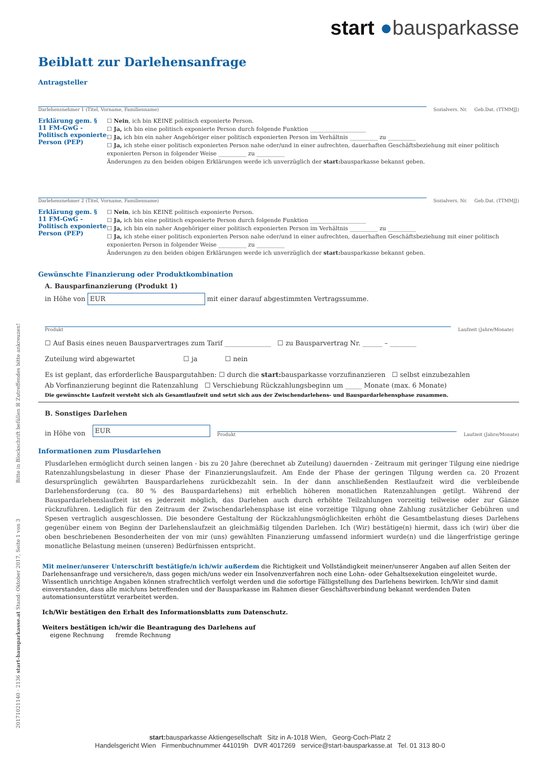start ●bausparkasse
Beiblatt zur Darlehensanfrage
Antragsteller
Darlehensnehmer 1 (Titel, Vorname, Familienname)
Sozialvers. Nr.
Geb.Dat. (TTMMJJ)
Erklärung gem. § 11 FM-GwG - Politisch exponierte Person (PEP)
☐ Nein, ich bin KEINE politisch exponierte Person.
☐ Ja, ich bin eine politisch exponierte Person durch folgende Funktion ____________________
☐ Ja, ich bin ein naher Angehöriger einer politisch exponierten Person im Verhältnis __________ zu __________
☐ Ja, ich stehe einer politisch exponierten Person nahe oder/und in einer aufrechten, dauerhaften Geschäftsbeziehung mit einer politisch exponierten Person in folgender Weise __________ zu __________
Änderungen zu den beiden obigen Erklärungen werde ich unverzüglich der start: bausparkasse bekannt geben.
Darlehensnehmer 2 (Titel, Vorname, Familienname)
Sozialvers. Nr.
Geb.Dat. (TTMMJJ)
Erklärung gem. § 11 FM-GwG - Politisch exponierte Person (PEP)
☐ Nein, ich bin KEINE politisch exponierte Person.
☐ Ja, ich bin eine politisch exponierte Person durch folgende Funktion ____________________
☐ Ja, ich bin ein naher Angehöriger einer politisch exponierten Person im Verhältnis __________ zu __________
☐ Ja, ich stehe einer politisch exponierten Person nahe oder/und in einer aufrechten, dauerhaften Geschäftsbeziehung mit einer politisch exponierten Person in folgender Weise __________ zu __________
Änderungen zu den beiden obigen Erklärungen werde ich unverzüglich der start: bausparkasse bekannt geben.
Gewünschte Finanzierung oder Produktkombination
A. Bausparfinanzierung (Produkt 1)
in Höhe von EUR mit einer darauf abgestimmten Vertragssumme.
Produkt
Laufzeit (Jahre/Monate)
☐ Auf Basis eines neuen Bausparvertrages zum Tarif ______________ ☐ zu Bausparvertrag Nr. ______ – ________
Zuteilung wird abgewartet ☐ ja ☐ nein
Es ist geplant, das erforderliche Bauspargutahben: ☐ durch die start: bausparkasse vorzufinanzieren ☐ selbst einzubezahlen
Ab Vorfinanzierung beginnt die Ratenzahlung ☐ Verschiebung Rückzahlungsbeginn um _____ Monate (max. 6 Monate)
Die gewünschte Laufzeit versteht sich als Gesamtlaufzeit und setzt sich aus der Zwischendarlehens- und Bauspardarlehensphase zusammen.
B. Sonstiges Darlehen
in Höhe von EUR
Produkt
Laufzeit (Jahre/Monate)
Informationen zum Plusdarlehen
Plusdarlehen ermöglicht durch seinen langen - bis zu 20 Jahre (berechnet ab Zuteilung) dauernden - Zeitraum mit geringer Tilgung eine niedrige Ratenzahlungsbelastung in dieser Phase der Finanzierungslaufzeit. Am Ende der Phase der geringen Tilgung werden ca. 20 Prozent desursprünglich gewährten Bauspardarlehens zurückbezahlt sein. In der dann anschließenden Restlaufzeit wird die verbleibende Darlehensforderung (ca. 80 % des Bauspardarlehens) mit erheblich höheren monatlichen Ratenzahlungen getilgt. Während der Bauspardarlehenslaufzeit ist es jederzeit möglich, das Darlehen auch durch erhöhte Teilzahlungen vorzeitig teilweise oder zur Gänze rückzuführen. Lediglich für den Zeitraum der Zwischendarlehensphase ist eine vorzeitige Tilgung ohne Zahlung zusätzlicher Gebühren und Spesen vertraglich ausgeschlossen. Die besondere Gestaltung der Rückzahlungsmöglichkeiten erhöht die Gesamtbelastung dieses Darlehens gegenüber einem von Beginn der Darlehenslaufzeit an gleichmäßig tilgenden Darlehen. Ich (Wir) bestätige(n) hiermit, dass ich (wir) über die oben beschriebenen Besonderheiten der von mir (uns) gewählten Finanzierung umfassend informiert wurde(n) und die längerfristige geringe monatliche Belastung meinen (unseren) Bedürfnissen entspricht.
Mit meiner/unserer Unterschrift bestätigfe/n ich/wir außerdem die Richtigkeit und Vollständigkeit meiner/unserer Angaben auf allen Seiten der Darlehensanfrage und versichere/n, dass gegen mich/uns weder ein Insolvenzverfahren noch eine Lohn- oder Gehaltsexekution eingeleitet wurde. Wissentlich unrichtige Angaben können strafrechtlich verfolgt werden und die sofortige Fälligstellung des Darlehens bewirken. Ich/Wir sind damit einverstanden, dass alle mich/uns betreffenden und der Bausparkasse im Rahmen dieser Geschäftsverbindung bekannt werdenden Daten automationsunterstützt verarbeitet werden.
Ich/Wir bestätigen den Erhalt des Informationsblatts zum Datenschutz.
Weiters bestätigen ich/wir die Beantragung des Darlehens auf
eigene Rechnung fremde Rechnung
20171021140 · 2136 start-bausparkasse.at Stand: Oktober 2017, Seite 1 von 3 Bitte in Blockschrift befüllen ☒ Zutreffendes bitte ankreuzen!
start: bausparkasse Aktiengesellschaft Sitz in A-1018 Wien, Georg-Coch-Platz 2
Handelsgericht Wien Firmenbuchnummer 441019h DVR 4017269 service@start-bausparkasse.at Tel. 01 313 80-0